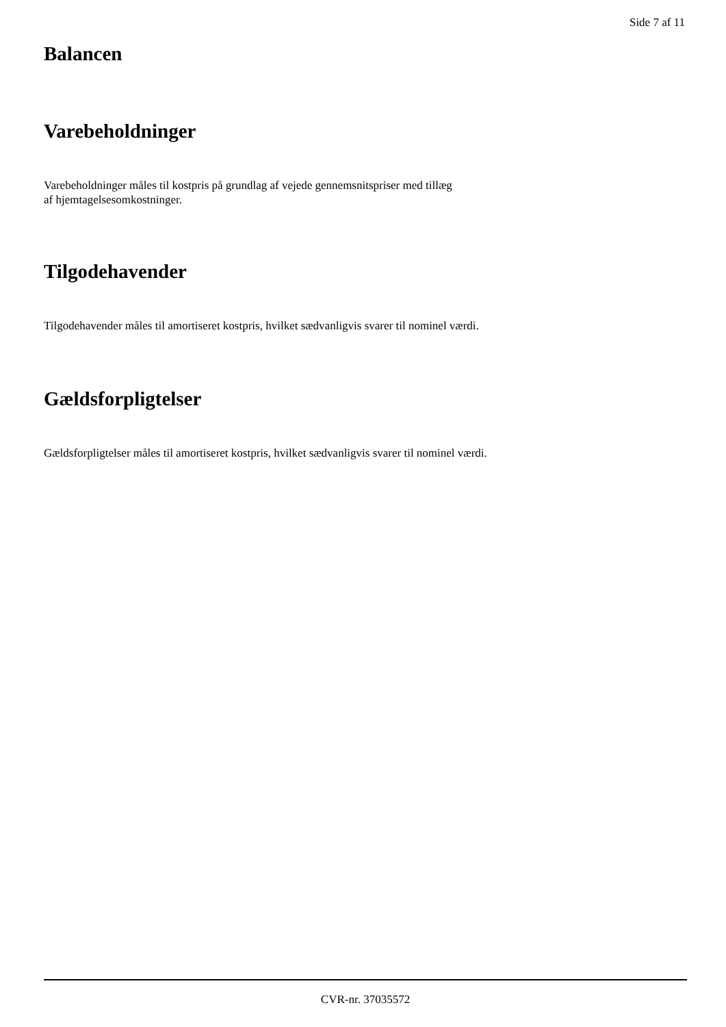Side 7 af 11
Balancen
Varebeholdninger
Varebeholdninger måles til kostpris på grundlag af vejede gennemsnitspriser med tillæg
af hjemtagelsesomkostninger.
Tilgodehavender
Tilgodehavender måles til amortiseret kostpris, hvilket sædvanligvis svarer til nominel værdi.
Gældsforpligtelser
Gældsforpligtelser måles til amortiseret kostpris, hvilket sædvanligvis svarer til nominel værdi.
CVR-nr. 37035572